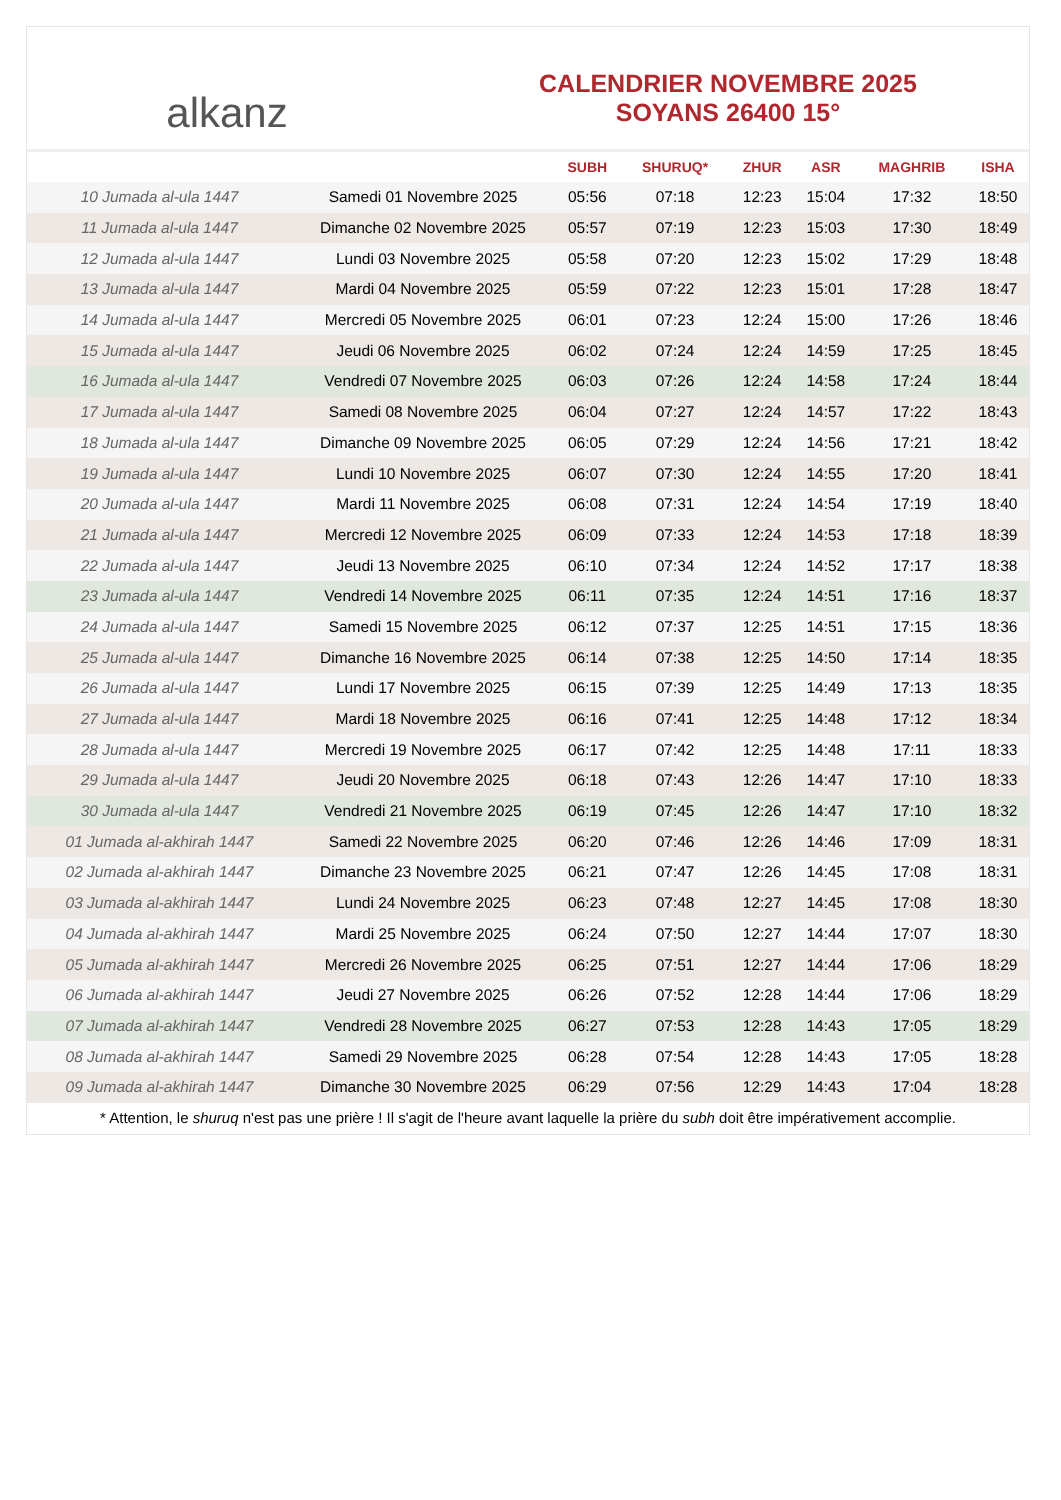alkanz
CALENDRIER NOVEMBRE 2025
SOYANS 26400 15°
| | | SUBH | SHURUQ* | ZHUR | ASR | MAGHRIB | ISHA |
| --- | --- | --- | --- | --- | --- | --- | --- |
| 10 Jumada al-ula 1447 | Samedi 01 Novembre 2025 | 05:56 | 07:18 | 12:23 | 15:04 | 17:32 | 18:50 |
| 11 Jumada al-ula 1447 | Dimanche 02 Novembre 2025 | 05:57 | 07:19 | 12:23 | 15:03 | 17:30 | 18:49 |
| 12 Jumada al-ula 1447 | Lundi 03 Novembre 2025 | 05:58 | 07:20 | 12:23 | 15:02 | 17:29 | 18:48 |
| 13 Jumada al-ula 1447 | Mardi 04 Novembre 2025 | 05:59 | 07:22 | 12:23 | 15:01 | 17:28 | 18:47 |
| 14 Jumada al-ula 1447 | Mercredi 05 Novembre 2025 | 06:01 | 07:23 | 12:24 | 15:00 | 17:26 | 18:46 |
| 15 Jumada al-ula 1447 | Jeudi 06 Novembre 2025 | 06:02 | 07:24 | 12:24 | 14:59 | 17:25 | 18:45 |
| 16 Jumada al-ula 1447 | Vendredi 07 Novembre 2025 | 06:03 | 07:26 | 12:24 | 14:58 | 17:24 | 18:44 |
| 17 Jumada al-ula 1447 | Samedi 08 Novembre 2025 | 06:04 | 07:27 | 12:24 | 14:57 | 17:22 | 18:43 |
| 18 Jumada al-ula 1447 | Dimanche 09 Novembre 2025 | 06:05 | 07:29 | 12:24 | 14:56 | 17:21 | 18:42 |
| 19 Jumada al-ula 1447 | Lundi 10 Novembre 2025 | 06:07 | 07:30 | 12:24 | 14:55 | 17:20 | 18:41 |
| 20 Jumada al-ula 1447 | Mardi 11 Novembre 2025 | 06:08 | 07:31 | 12:24 | 14:54 | 17:19 | 18:40 |
| 21 Jumada al-ula 1447 | Mercredi 12 Novembre 2025 | 06:09 | 07:33 | 12:24 | 14:53 | 17:18 | 18:39 |
| 22 Jumada al-ula 1447 | Jeudi 13 Novembre 2025 | 06:10 | 07:34 | 12:24 | 14:52 | 17:17 | 18:38 |
| 23 Jumada al-ula 1447 | Vendredi 14 Novembre 2025 | 06:11 | 07:35 | 12:24 | 14:51 | 17:16 | 18:37 |
| 24 Jumada al-ula 1447 | Samedi 15 Novembre 2025 | 06:12 | 07:37 | 12:25 | 14:51 | 17:15 | 18:36 |
| 25 Jumada al-ula 1447 | Dimanche 16 Novembre 2025 | 06:14 | 07:38 | 12:25 | 14:50 | 17:14 | 18:35 |
| 26 Jumada al-ula 1447 | Lundi 17 Novembre 2025 | 06:15 | 07:39 | 12:25 | 14:49 | 17:13 | 18:35 |
| 27 Jumada al-ula 1447 | Mardi 18 Novembre 2025 | 06:16 | 07:41 | 12:25 | 14:48 | 17:12 | 18:34 |
| 28 Jumada al-ula 1447 | Mercredi 19 Novembre 2025 | 06:17 | 07:42 | 12:25 | 14:48 | 17:11 | 18:33 |
| 29 Jumada al-ula 1447 | Jeudi 20 Novembre 2025 | 06:18 | 07:43 | 12:26 | 14:47 | 17:10 | 18:33 |
| 30 Jumada al-ula 1447 | Vendredi 21 Novembre 2025 | 06:19 | 07:45 | 12:26 | 14:47 | 17:10 | 18:32 |
| 01 Jumada al-akhirah 1447 | Samedi 22 Novembre 2025 | 06:20 | 07:46 | 12:26 | 14:46 | 17:09 | 18:31 |
| 02 Jumada al-akhirah 1447 | Dimanche 23 Novembre 2025 | 06:21 | 07:47 | 12:26 | 14:45 | 17:08 | 18:31 |
| 03 Jumada al-akhirah 1447 | Lundi 24 Novembre 2025 | 06:23 | 07:48 | 12:27 | 14:45 | 17:08 | 18:30 |
| 04 Jumada al-akhirah 1447 | Mardi 25 Novembre 2025 | 06:24 | 07:50 | 12:27 | 14:44 | 17:07 | 18:30 |
| 05 Jumada al-akhirah 1447 | Mercredi 26 Novembre 2025 | 06:25 | 07:51 | 12:27 | 14:44 | 17:06 | 18:29 |
| 06 Jumada al-akhirah 1447 | Jeudi 27 Novembre 2025 | 06:26 | 07:52 | 12:28 | 14:44 | 17:06 | 18:29 |
| 07 Jumada al-akhirah 1447 | Vendredi 28 Novembre 2025 | 06:27 | 07:53 | 12:28 | 14:43 | 17:05 | 18:29 |
| 08 Jumada al-akhirah 1447 | Samedi 29 Novembre 2025 | 06:28 | 07:54 | 12:28 | 14:43 | 17:05 | 18:28 |
| 09 Jumada al-akhirah 1447 | Dimanche 30 Novembre 2025 | 06:29 | 07:56 | 12:29 | 14:43 | 17:04 | 18:28 |
* Attention, le shuruq n'est pas une prière ! Il s'agit de l'heure avant laquelle la prière du subh doit être impérativement accomplie.